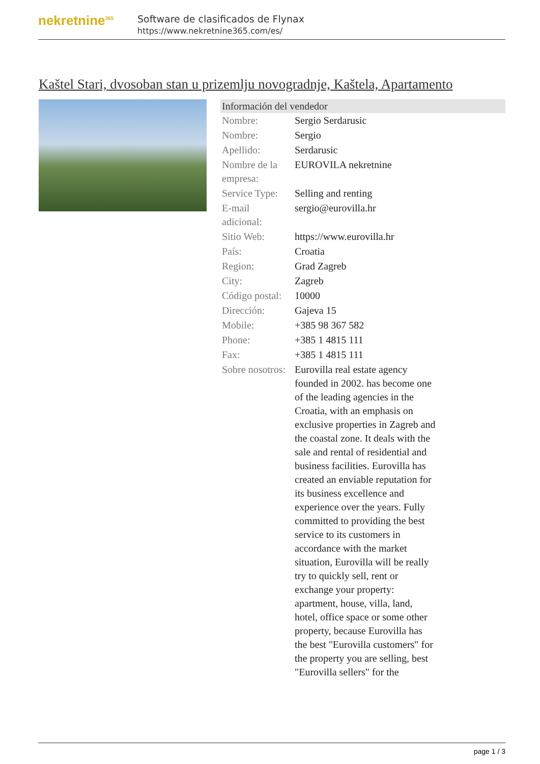nekretnine<sup>365</sup>
Software de clasificados de Flynax
https://www.nekretnine365.com/es/
Kaštel Stari, dvosoban stan u prizemlju novogradnje, Kaštela, Apartamento
| Información del vendedor | | |
| --- | --- | --- |
| Nombre: | Sergio Serdarusic | |
| Nombre: | Sergio | |
| Apellido: | Serdarusic | |
| Nombre de la empresa: | EUROVILA nekretnine | |
| Service Type: | Selling and renting | |
| E-mail adicional: | sergio@eurovilla.hr | |
| Sitio Web: | https://www.eurovilla.hr | |
| País: | Croatia | |
| Region: | Grad Zagreb | |
| City: | Zagreb | |
| Código postal: | 10000 | |
| Dirección: | Gajeva 15 | |
| Mobile: | +385 98 367 582 | |
| Phone: | +385 1 4815 111 | |
| Fax: | +385 1 4815 111 | |
| Sobre nosotros: | Eurovilla real estate agency founded in 2002. has become one of the leading agencies in the Croatia, with an emphasis on exclusive properties in Zagreb and the coastal zone. It deals with the sale and rental of residential and business facilities. Eurovilla has created an enviable reputation for its business excellence and experience over the years. Fully committed to providing the best service to its customers in accordance with the market situation, Eurovilla will be really try to quickly sell, rent or exchange your property: apartment, house, villa, land, hotel, office space or some other property, because Eurovilla has the best "Eurovilla customers" for the property you are selling, best "Eurovilla sellers" for the | |
page 1 / 3